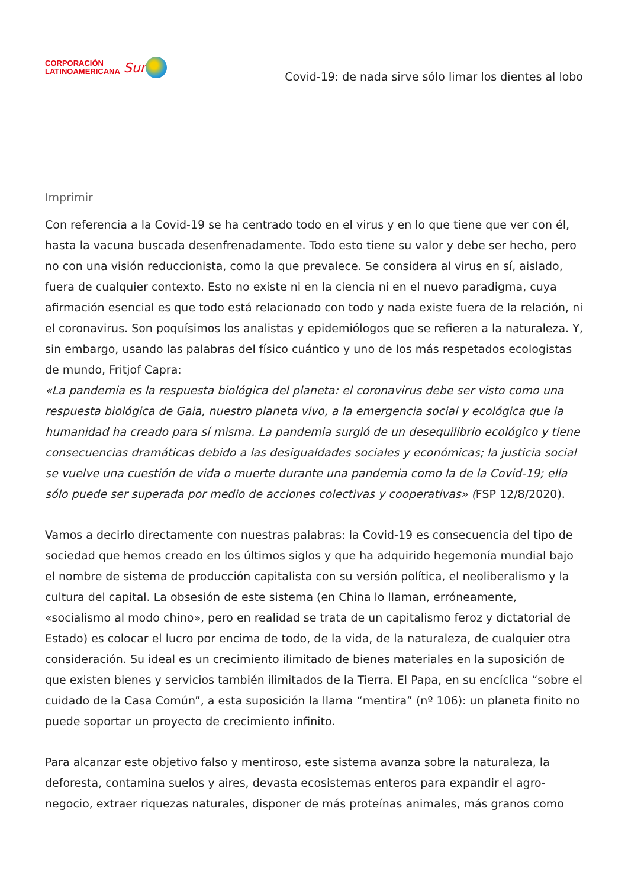CORPORACIÓN
LATINOAMERICANA
Sur
Covid-19: de nada sirve sólo limar los dientes al lobo
Imprimir
Con referencia a la Covid-19 se ha centrado todo en el virus y en lo que tiene que ver con él, hasta la vacuna buscada desenfrenadamente. Todo esto tiene su valor y debe ser hecho, pero no con una visión reduccionista, como la que prevalece. Se considera al virus en sí, aislado, fuera de cualquier contexto. Esto no existe ni en la ciencia ni en el nuevo paradigma, cuya afirmación esencial es que todo está relacionado con todo y nada existe fuera de la relación, ni el coronavirus. Son poquísimos los analistas y epidemiólogos que se refieren a la naturaleza. Y, sin embargo, usando las palabras del físico cuántico y uno de los más respetados ecologistas de mundo, Fritjof Capra:
«La pandemia es la respuesta biológica del planeta: el coronavirus debe ser visto como una respuesta biológica de Gaia, nuestro planeta vivo, a la emergencia social y ecológica que la humanidad ha creado para sí misma. La pandemia surgió de un desequilibrio ecológico y tiene consecuencias dramáticas debido a las desigualdades sociales y económicas; la justicia social se vuelve una cuestión de vida o muerte durante una pandemia como la de la Covid-19; ella sólo puede ser superada por medio de acciones colectivas y cooperativas» (FSP 12/8/2020).
Vamos a decirlo directamente con nuestras palabras: la Covid-19 es consecuencia del tipo de sociedad que hemos creado en los últimos siglos y que ha adquirido hegemonía mundial bajo el nombre de sistema de producción capitalista con su versión política, el neoliberalismo y la cultura del capital. La obsesión de este sistema (en China lo llaman, erróneamente, «socialismo al modo chino», pero en realidad se trata de un capitalismo feroz y dictatorial de Estado) es colocar el lucro por encima de todo, de la vida, de la naturaleza, de cualquier otra consideración. Su ideal es un crecimiento ilimitado de bienes materiales en la suposición de que existen bienes y servicios también ilimitados de la Tierra. El Papa, en su encíclica “sobre el cuidado de la Casa Común”, a esta suposición la llama “mentira” (nº 106): un planeta finito no puede soportar un proyecto de crecimiento infinito.
Para alcanzar este objetivo falso y mentiroso, este sistema avanza sobre la naturaleza, la deforesta, contamina suelos y aires, devasta ecosistemas enteros para expandir el agro-negocio, extraer riquezas naturales, disponer de más proteínas animales, más granos como